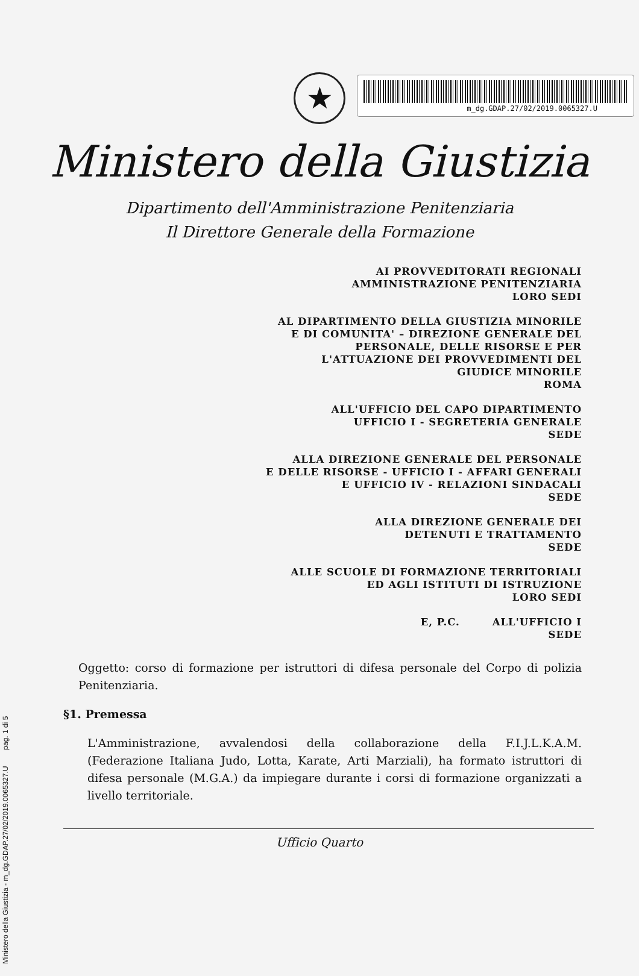m_dg.GDAP.27/02/2019.0065327.U
★
Ministero della Giustizia
Dipartimento dell'Amministrazione Penitenziaria
Il Direttore Generale della Formazione
AI PROVVEDITORATI REGIONALI
AMMINISTRAZIONE PENITENZIARIA
LORO SEDI
AL DIPARTIMENTO DELLA GIUSTIZIA MINORILE
E DI COMUNITA' – DIREZIONE GENERALE DEL
PERSONALE, DELLE RISORSE E PER
L'ATTUAZIONE DEI PROVVEDIMENTI DEL
GIUDICE MINORILE
ROMA
ALL'UFFICIO DEL CAPO DIPARTIMENTO
UFFICIO I - SEGRETERIA GENERALE
SEDE
ALLA DIREZIONE GENERALE DEL PERSONALE
E DELLE RISORSE - UFFICIO I - AFFARI GENERALI
E UFFICIO IV - RELAZIONI SINDACALI
SEDE
ALLA DIREZIONE GENERALE DEI
DETENUTI E TRATTAMENTO
SEDE
ALLE SCUOLE DI FORMAZIONE TERRITORIALI
ED AGLI ISTITUTI DI ISTRUZIONE
LORO SEDI
E, P.C. ALL'UFFICIO I
SEDE
Oggetto: corso di formazione per istruttori di difesa personale del Corpo di polizia Penitenziaria.
§1. Premessa
L'Amministrazione, avvalendosi della collaborazione della F.I.J.L.K.A.M. (Federazione Italiana Judo, Lotta, Karate, Arti Marziali), ha formato istruttori di difesa personale (M.G.A.) da impiegare durante i corsi di formazione organizzati a livello territoriale.
Ufficio Quarto
Ministero della Giustizia - m_dg.GDAP.27/02/2019.0065327.U pag. 1 di 5